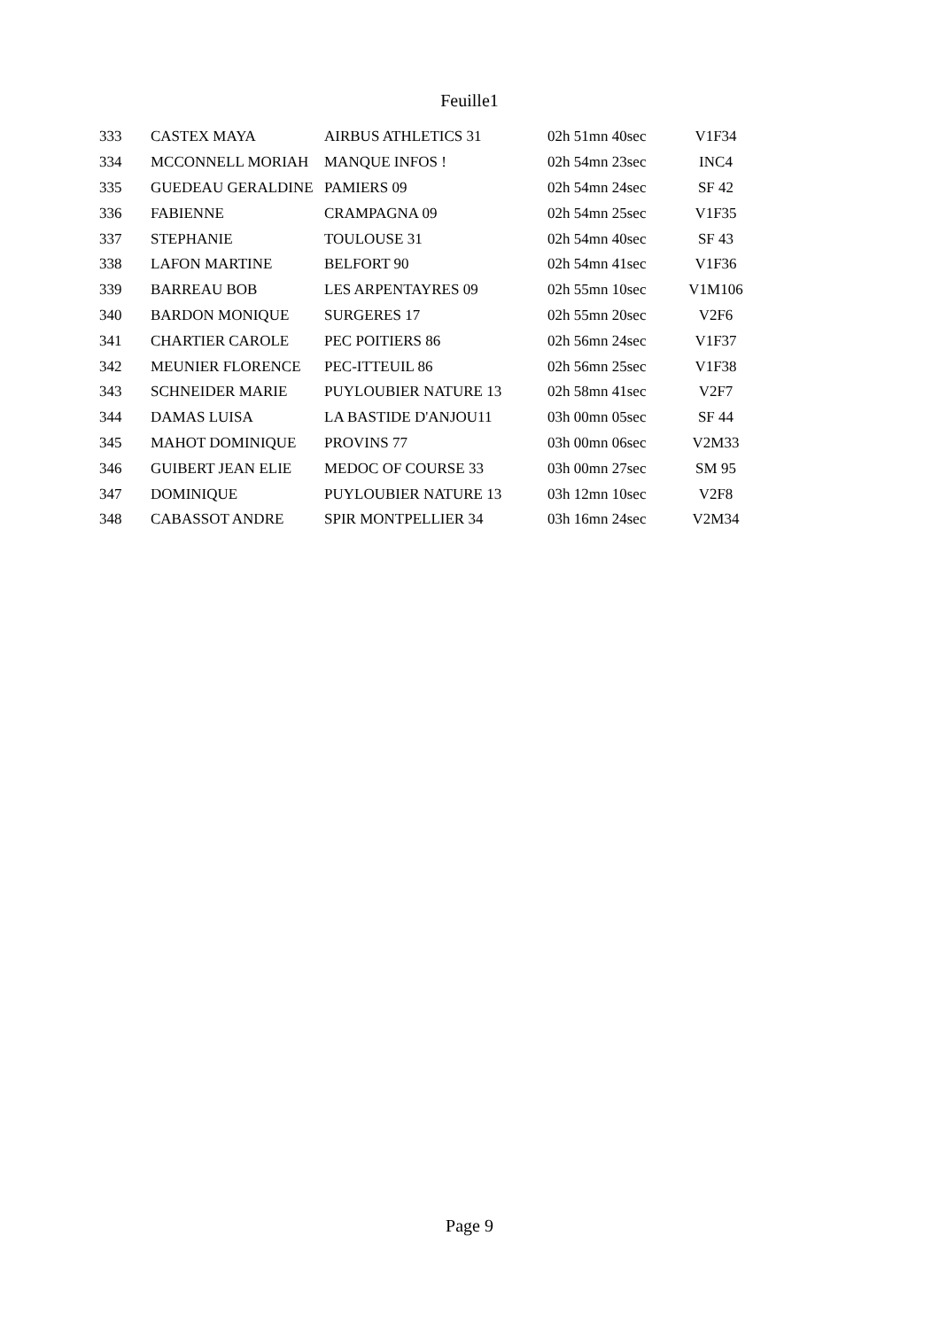Feuille1
| 333 | CASTEX MAYA | AIRBUS ATHLETICS 31 | 02h 51mn 40sec | V1F34 |
| 334 | MCCONNELL MORIAH | MANQUE INFOS ! | 02h 54mn 23sec | INC4 |
| 335 | GUEDEAU GERALDINE | PAMIERS 09 | 02h 54mn 24sec | SF 42 |
| 336 | FABIENNE | CRAMPAGNA 09 | 02h 54mn 25sec | V1F35 |
| 337 | STEPHANIE | TOULOUSE 31 | 02h 54mn 40sec | SF 43 |
| 338 | LAFON MARTINE | BELFORT 90 | 02h 54mn 41sec | V1F36 |
| 339 | BARREAU BOB | LES ARPENTAYRES 09 | 02h 55mn 10sec | V1M106 |
| 340 | BARDON MONIQUE | SURGERES 17 | 02h 55mn 20sec | V2F6 |
| 341 | CHARTIER CAROLE | PEC POITIERS 86 | 02h 56mn 24sec | V1F37 |
| 342 | MEUNIER FLORENCE | PEC-ITTEUIL 86 | 02h 56mn 25sec | V1F38 |
| 343 | SCHNEIDER MARIE | PUYLOUBIER NATURE 13 | 02h 58mn 41sec | V2F7 |
| 344 | DAMAS LUISA | LA BASTIDE D'ANJOU11 | 03h 00mn 05sec | SF 44 |
| 345 | MAHOT DOMINIQUE | PROVINS 77 | 03h 00mn 06sec | V2M33 |
| 346 | GUIBERT JEAN ELIE | MEDOC OF COURSE 33 | 03h 00mn 27sec | SM 95 |
| 347 | DOMINIQUE | PUYLOUBIER NATURE 13 | 03h 12mn 10sec | V2F8 |
| 348 | CABASSOT ANDRE | SPIR MONTPELLIER 34 | 03h 16mn 24sec | V2M34 |
Page 9